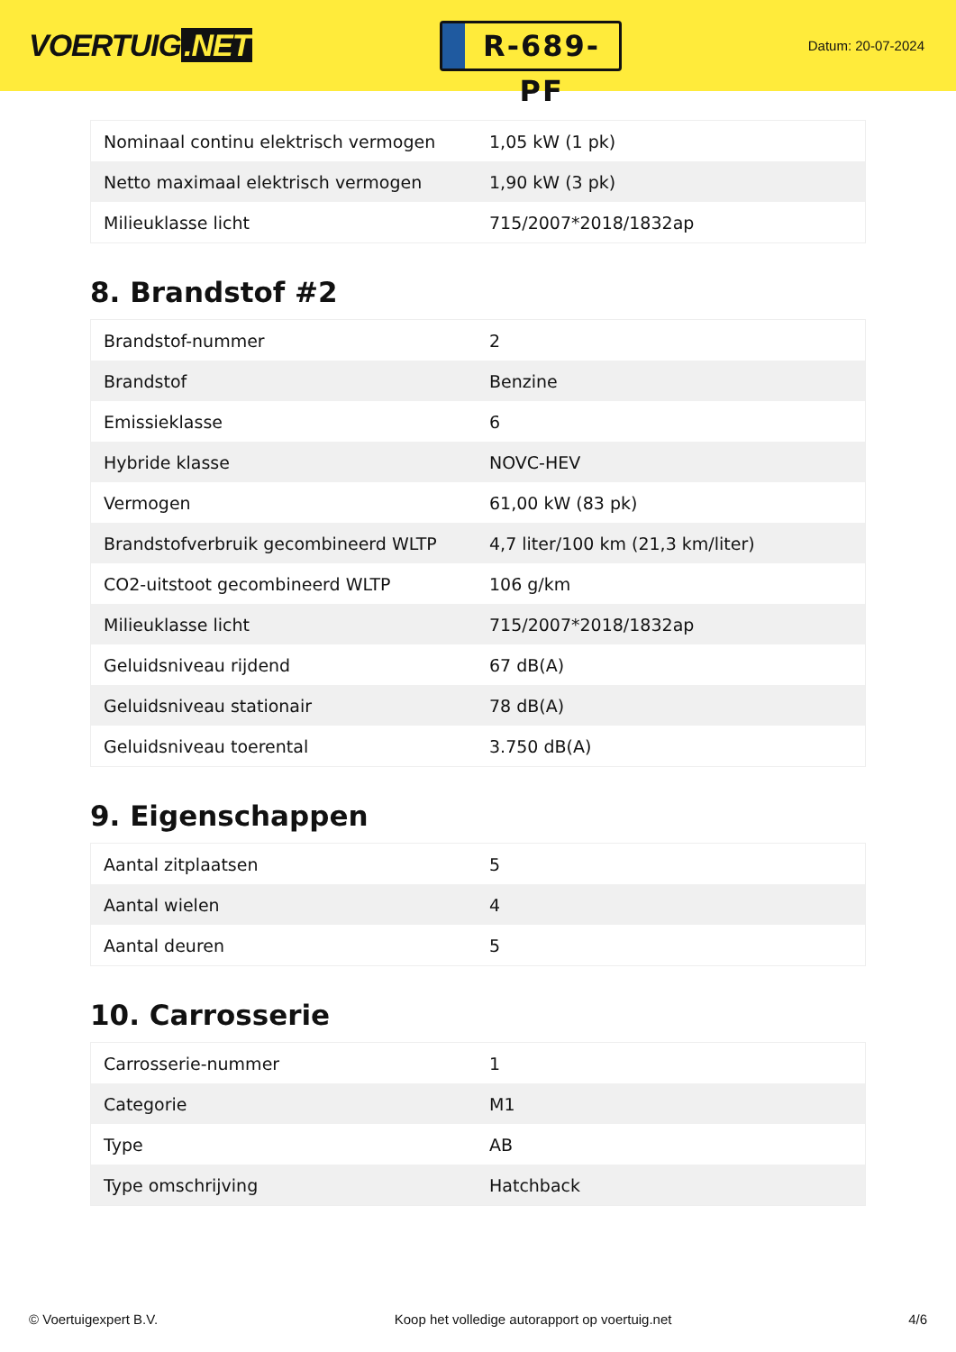VOERTUIG.NET
R-689-PF
Datum: 20-07-2024
| Nominaal continu elektrisch vermogen | 1,05 kW (1 pk) |
| Netto maximaal elektrisch vermogen | 1,90 kW (3 pk) |
| Milieuklasse licht | 715/2007*2018/1832ap |
8. Brandstof #2
| Brandstof-nummer | 2 |
| Brandstof | Benzine |
| Emissieklasse | 6 |
| Hybride klasse | NOVC-HEV |
| Vermogen | 61,00 kW (83 pk) |
| Brandstofverbruik gecombineerd WLTP | 4,7 liter/100 km (21,3 km/liter) |
| CO2-uitstoot gecombineerd WLTP | 106 g/km |
| Milieuklasse licht | 715/2007*2018/1832ap |
| Geluidsniveau rijdend | 67 dB(A) |
| Geluidsniveau stationair | 78 dB(A) |
| Geluidsniveau toerental | 3.750 dB(A) |
9. Eigenschappen
| Aantal zitplaatsen | 5 |
| Aantal wielen | 4 |
| Aantal deuren | 5 |
10. Carrosserie
| Carrosserie-nummer | 1 |
| Categorie | M1 |
| Type | AB |
| Type omschrijving | Hatchback |
© Voertuigexpert B.V. Koop het volledige autorapport op voertuig.net 4/6